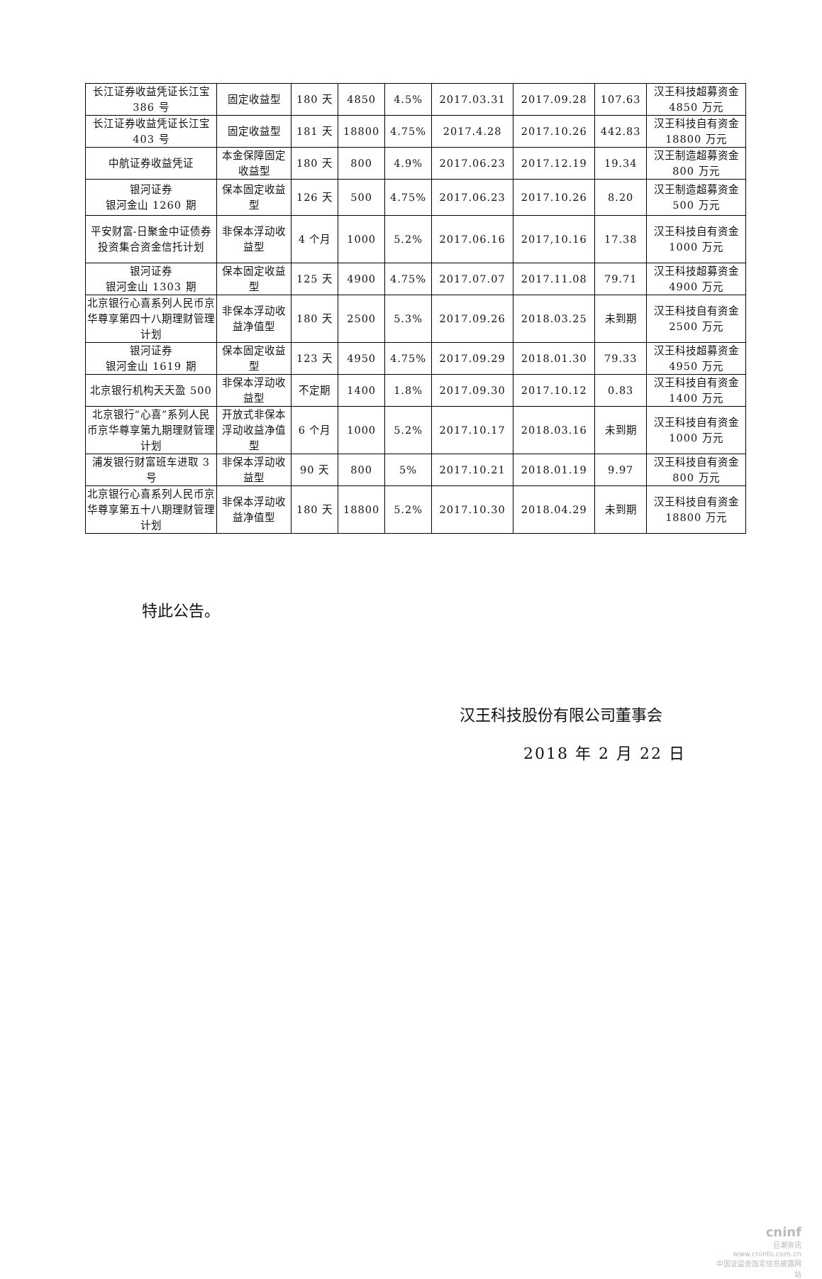| 长江证券收益凭证长江宝 386 号 | 固定收益型 | 180 天 | 4850 | 4.5% | 2017.03.31 | 2017.09.28 | 107.63 | 汉王科技超募资金 4850 万元 |
| 长江证券收益凭证长江宝 403 号 | 固定收益型 | 181 天 | 18800 | 4.75% | 2017.4.28 | 2017.10.26 | 442.83 | 汉王科技自有资金 18800 万元 |
| 中航证券收益凭证 | 本金保障固定收益型 | 180 天 | 800 | 4.9% | 2017.06.23 | 2017.12.19 | 19.34 | 汉王制造超募资金 800 万元 |
| 银河证券 银河金山 1260 期 | 保本固定收益型 | 126 天 | 500 | 4.75% | 2017.06.23 | 2017.10.26 | 8.20 | 汉王制造超募资金 500 万元 |
| 平安财富-日聚金中证债券投资集合资金信托计划 | 非保本浮动收益型 | 4 个月 | 1000 | 5.2% | 2017.06.16 | 2017,10.16 | 17.38 | 汉王科技自有资金 1000 万元 |
| 银河证券 银河金山 1303 期 | 保本固定收益型 | 125 天 | 4900 | 4.75% | 2017.07.07 | 2017.11.08 | 79.71 | 汉王科技超募资金 4900 万元 |
| 北京银行心喜系列人民币京华尊享第四十八期理财管理计划 | 非保本浮动收益净值型 | 180 天 | 2500 | 5.3% | 2017.09.26 | 2018.03.25 | 未到期 | 汉王科技自有资金 2500 万元 |
| 银河证券 银河金山 1619 期 | 保本固定收益型 | 123 天 | 4950 | 4.75% | 2017.09.29 | 2018.01.30 | 79.33 | 汉王科技超募资金 4950 万元 |
| 北京银行机构天天盈 500 | 非保本浮动收益型 | 不定期 | 1400 | 1.8% | 2017.09.30 | 2017.10.12 | 0.83 | 汉王科技自有资金 1400 万元 |
| 北京银行“心喜”系列人民币京华尊享第九期理财管理计划 | 开放式非保本浮动收益净值型 | 6 个月 | 1000 | 5.2% | 2017.10.17 | 2018.03.16 | 未到期 | 汉王科技自有资金 1000 万元 |
| 浦发银行财富班车进取 3 号 | 非保本浮动收益型 | 90 天 | 800 | 5% | 2017.10.21 | 2018.01.19 | 9.97 | 汉王科技自有资金 800 万元 |
| 北京银行心喜系列人民币京华尊享第五十八期理财管理计划 | 非保本浮动收益净值型 | 180 天 | 18800 | 5.2% | 2017.10.30 | 2018.04.29 | 未到期 | 汉王科技自有资金 18800 万元 |
特此公告。
汉王科技股份有限公司董事会
2018 年 2 月 22 日
cninf
巨潮资讯
www.cninfo.com.cn
中国证监会指定信息披露网站